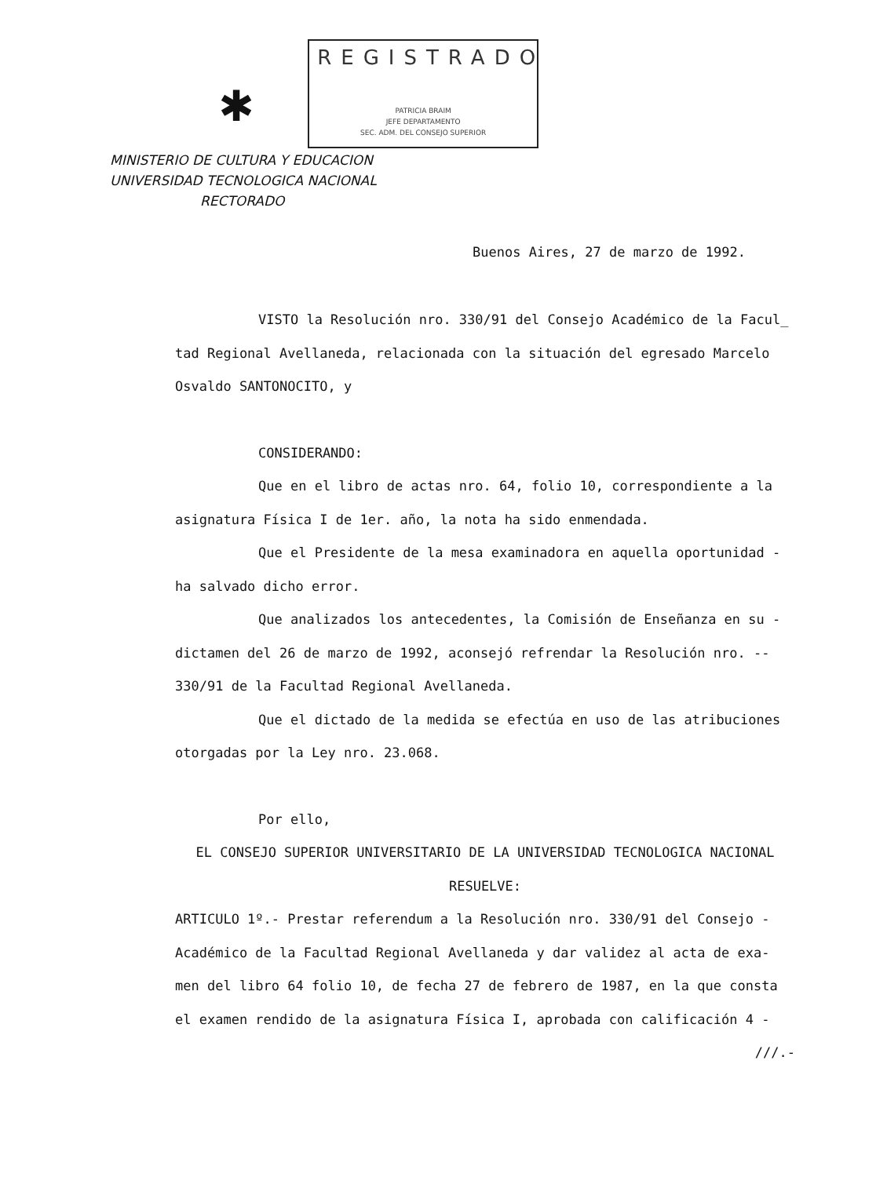✱
REGISTRADO
PATRICIA BRAIM
JEFE DEPARTAMENTO
SEC. ADM. DEL CONSEJO SUPERIOR
MINISTERIO DE CULTURA Y EDUCACION
UNIVERSIDAD TECNOLOGICA NACIONAL
RECTORADO
Buenos Aires, 27 de marzo de 1992.
VISTO la Resolución nro. 330/91 del Consejo Académico de la Facul_ tad Regional Avellaneda, relacionada con la situación del egresado Marcelo Osvaldo SANTONOCITO, y
CONSIDERANDO:
Que en el libro de actas nro. 64, folio 10, correspondiente a la asignatura Física I de 1er. año, la nota ha sido enmendada.
Que el Presidente de la mesa examinadora en aquella oportunidad - ha salvado dicho error.
Que analizados los antecedentes, la Comisión de Enseñanza en su - dictamen del 26 de marzo de 1992, aconsejó refrendar la Resolución nro. -- 330/91 de la Facultad Regional Avellaneda.
Que el dictado de la medida se efectúa en uso de las atribuciones otorgadas por la Ley nro. 23.068.
Por ello,
EL CONSEJO SUPERIOR UNIVERSITARIO DE LA UNIVERSIDAD TECNOLOGICA NACIONAL
RESUELVE:
ARTICULO 1º.- Prestar referendum a la Resolución nro. 330/91 del Consejo - Académico de la Facultad Regional Avellaneda y dar validez al acta de exa- men del libro 64 folio 10, de fecha 27 de febrero de 1987, en la que consta el examen rendido de la asignatura Física I, aprobada con calificación 4 -
///.-